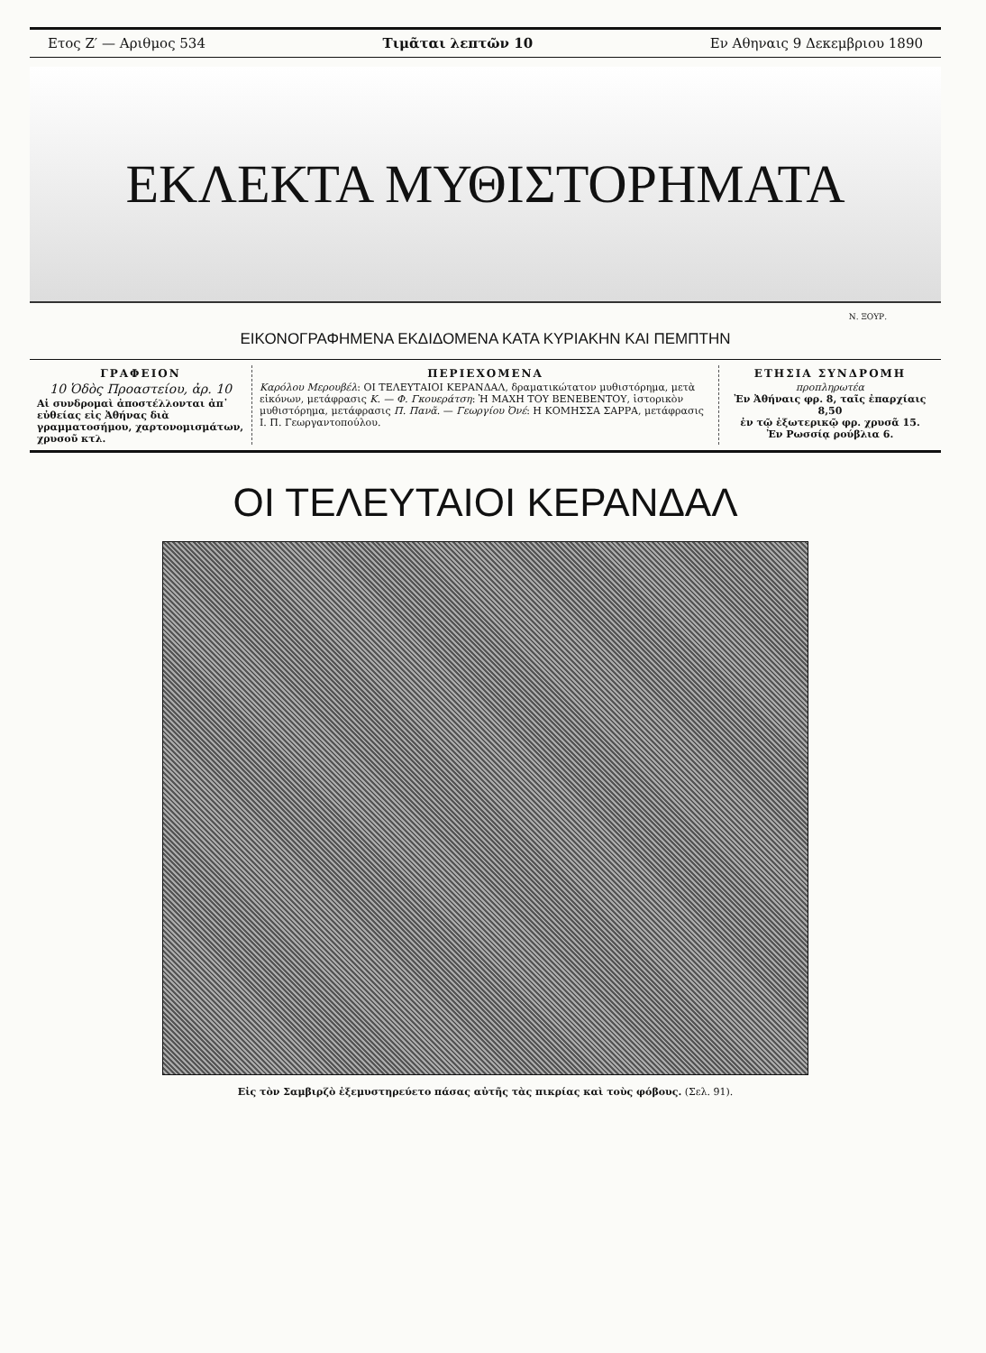Ετος Ζ′ — Αριθμος 534 Τιμᾶται λεπτῶν 10 Εν Αθηναις 9 Δεκεμβριου 1890
ΕΚΛΕΚΤΑ ΜΥΘΙΣΤΟΡΗΜΑΤΑ
Ν. ΞΟΥΡ.
ΕΙΚΟΝΟΓΡΑΦΗΜΕΝΑ ΕΚΔΙΔΟΜΕΝΑ ΚΑΤΑ ΚΥΡΙΑΚΗΝ ΚΑΙ ΠΕΜΠΤΗΝ
ΓΡΑΦΕΙΟΝ
10 Ὁδὸς Προαστείου, ἀρ. 10
Αἱ συνδρομαὶ ἀποστέλλονται ἀπ᾽ εὐθείας εἰς Ἀθήνας διὰ γραμματοσήμου, χαρτονομισμάτων, χρυσοῦ κτλ.
ΠΕΡΙΕΧΟΜΕΝΑ
Καρόλου Μερουβέλ: ΟΙ ΤΕΛΕΥΤΑΙΟΙ ΚΕΡΑΝΔΑΛ, δραματικώτατον μυθιστόρημα, μετὰ εἰκόνων, μετάφρασις Κ. — Φ. Γκουεράτση: Ἡ ΜΑΧΗ ΤΟΥ ΒΕΝΕΒΕΝΤΟΥ, ἱστορικὸν μυθιστόρημα, μετάφρασις Π. Πανᾶ. — Γεωργίου Ὀνέ: Η ΚΟΜΗΣΣΑ ΣΑΡΡΑ, μετάφρασις Ι. Π. Γεωργαντοπούλου.
ΕΤΗΣΙΑ ΣΥΝΔΡΟΜΗ
προπληρωτέα
Ἐν Ἀθήναις φρ. 8, ταῖς ἐπαρχίαις 8,50
ἐν τῷ ἐξωτερικῷ φρ. χρυσᾶ 15.
Ἐν Ρωσσίᾳ ρούβλια 6.
ΟΙ ΤΕΛΕΥΤΑΙΟΙ ΚΕΡΑΝΔΑΛ
Εἰς τὸν Σαμβιρζὸ ἐξεμυστηρεύετο πάσας αὐτῆς τὰς πικρίας καὶ τοὺς φόβους. (Σελ. 91).